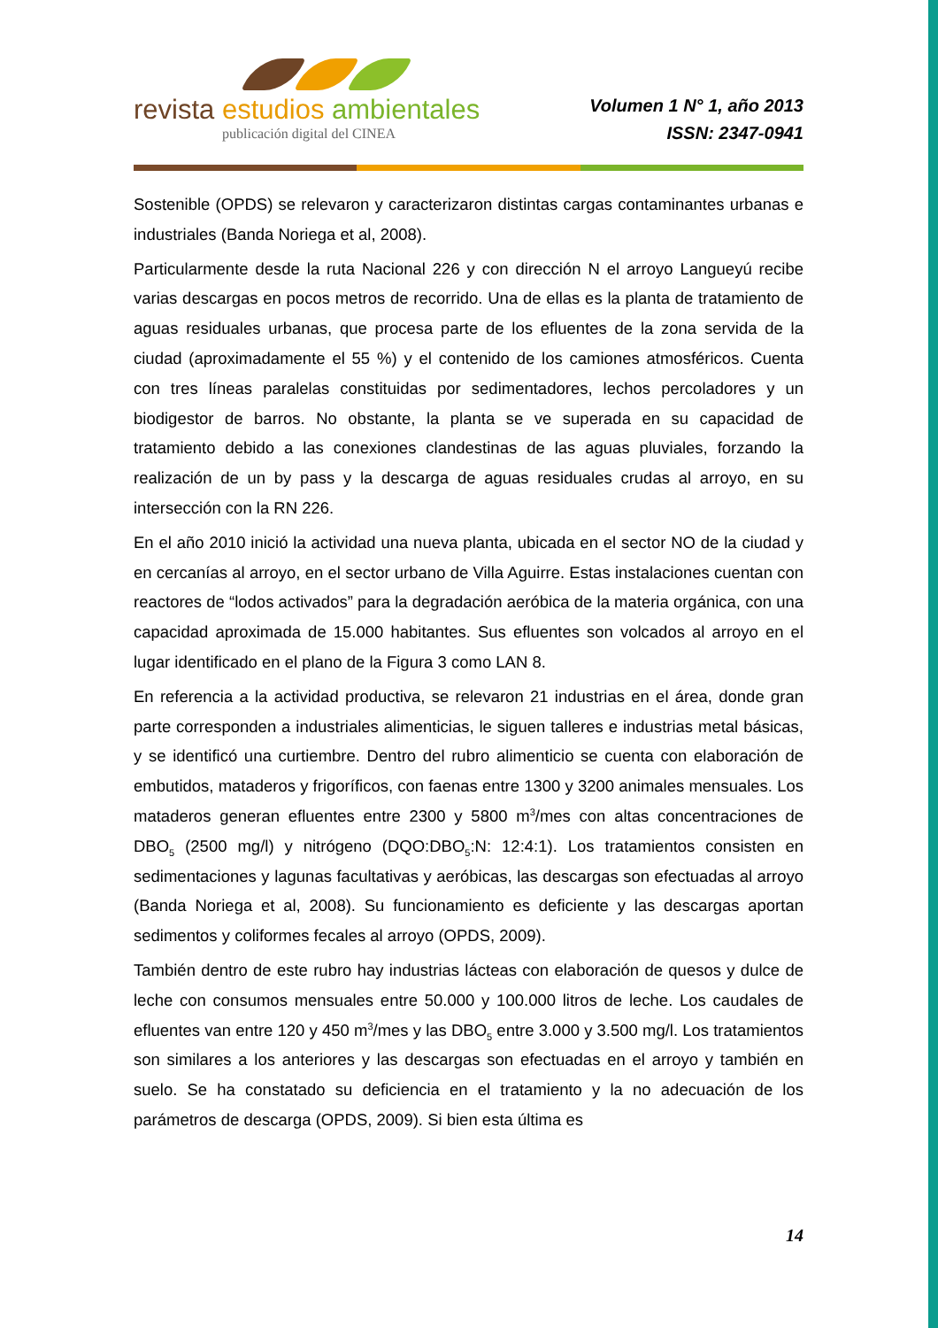revista estudios ambientales
publicación digital del CINEA
Volumen 1 N° 1, año 2013
ISSN: 2347-0941
Sostenible (OPDS) se relevaron y caracterizaron distintas cargas contaminantes urbanas e industriales (Banda Noriega et al, 2008).
Particularmente desde la ruta Nacional 226 y con dirección N el arroyo Langueyú recibe varias descargas en pocos metros de recorrido. Una de ellas es la planta de tratamiento de aguas residuales urbanas, que procesa parte de los efluentes de la zona servida de la ciudad (aproximadamente el 55 %) y el contenido de los camiones atmosféricos. Cuenta con tres líneas paralelas constituidas por sedimentadores, lechos percoladores y un biodigestor de barros. No obstante, la planta se ve superada en su capacidad de tratamiento debido a las conexiones clandestinas de las aguas pluviales, forzando la realización de un by pass y la descarga de aguas residuales crudas al arroyo, en su intersección con la RN 226.
En el año 2010 inició la actividad una nueva planta, ubicada en el sector NO de la ciudad y en cercanías al arroyo, en el sector urbano de Villa Aguirre. Estas instalaciones cuentan con reactores de “lodos activados” para la degradación aeróbica de la materia orgánica, con una capacidad aproximada de 15.000 habitantes. Sus efluentes son volcados al arroyo en el lugar identificado en el plano de la Figura 3 como LAN 8.
En referencia a la actividad productiva, se relevaron 21 industrias en el área, donde gran parte corresponden a industriales alimenticias, le siguen talleres e industrias metal básicas, y se identificó una curtiembre. Dentro del rubro alimenticio se cuenta con elaboración de embutidos, mataderos y frigoríficos, con faenas entre 1300 y 3200 animales mensuales. Los mataderos generan efluentes entre 2300 y 5800 m<sup>3</sup>/mes con altas concentraciones de DBO<sub>5</sub> (2500 mg/l) y nitrógeno (DQO:DBO<sub>5</sub>:N: 12:4:1). Los tratamientos consisten en sedimentaciones y lagunas facultativas y aeróbicas, las descargas son efectuadas al arroyo (Banda Noriega et al, 2008). Su funcionamiento es deficiente y las descargas aportan sedimentos y coliformes fecales al arroyo (OPDS, 2009).
También dentro de este rubro hay industrias lácteas con elaboración de quesos y dulce de leche con consumos mensuales entre 50.000 y 100.000 litros de leche. Los caudales de efluentes van entre 120 y 450 m<sup>3</sup>/mes y las DBO<sub>5</sub> entre 3.000 y 3.500 mg/l. Los tratamientos son similares a los anteriores y las descargas son efectuadas en el arroyo y también en suelo. Se ha constatado su deficiencia en el tratamiento y la no adecuación de los parámetros de descarga (OPDS, 2009). Si bien esta última es
14